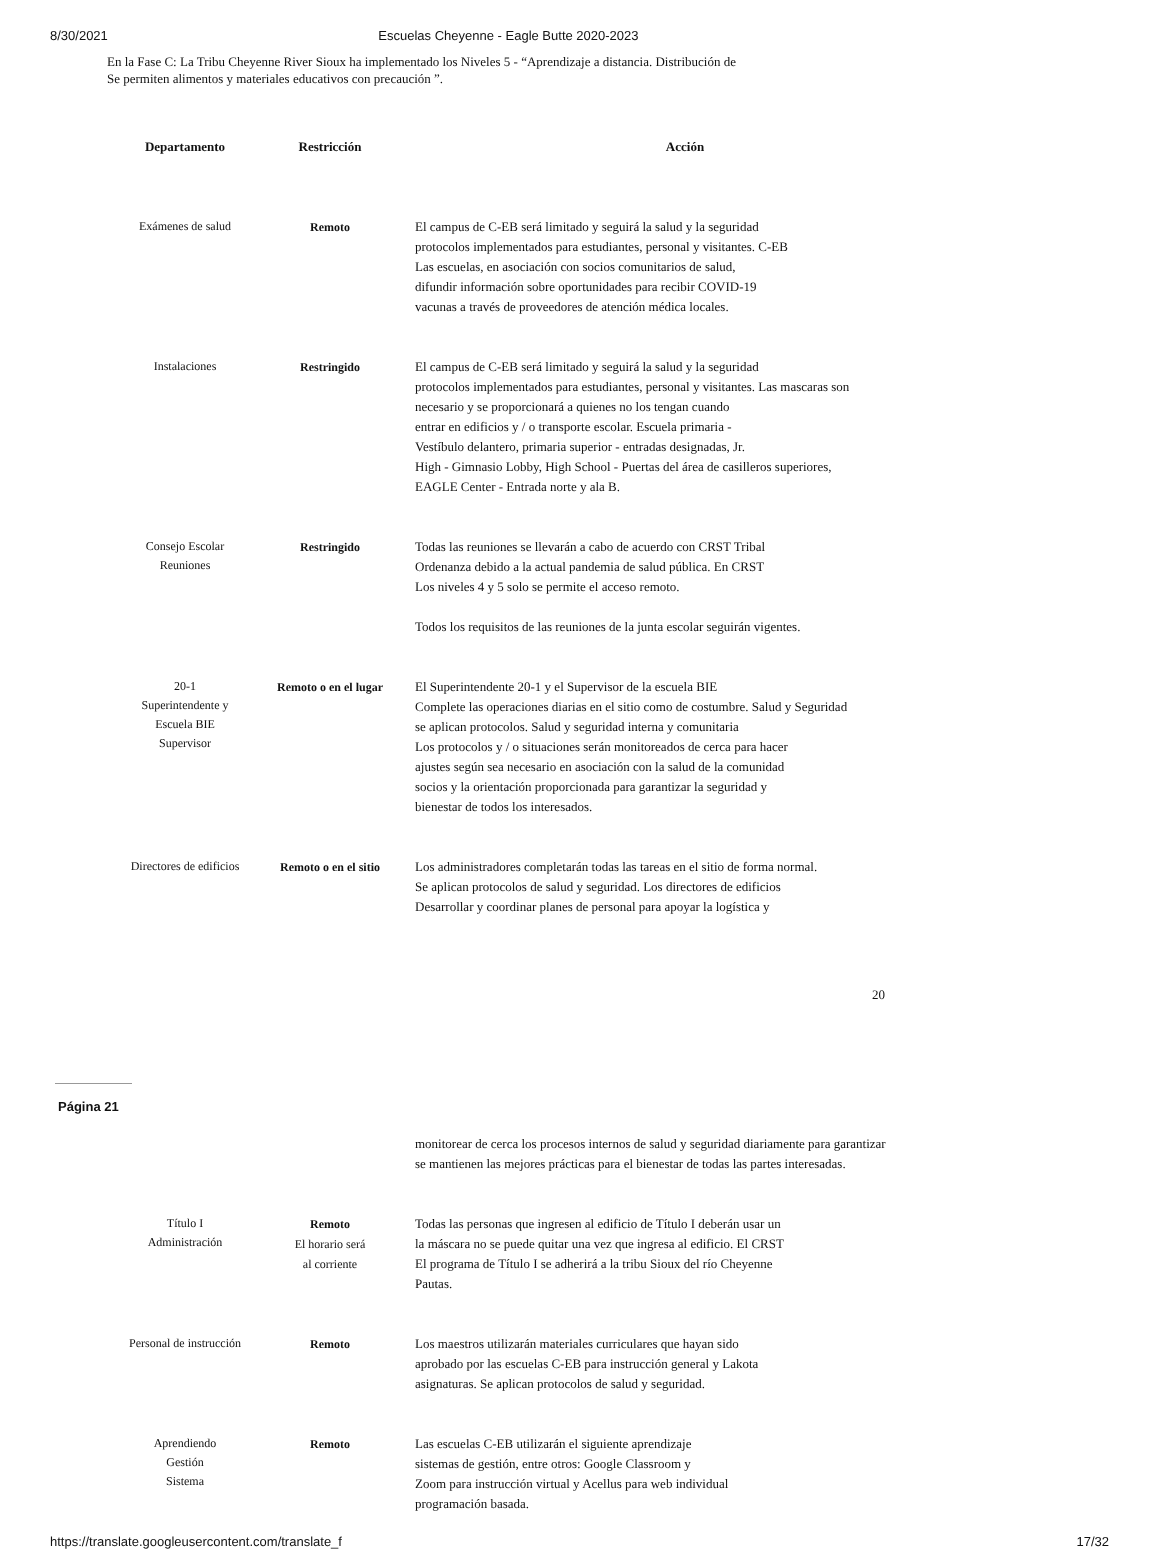8/30/2021 Escuelas Cheyenne - Eagle Butte 2020-2023
En la Fase C: La Tribu Cheyenne River Sioux ha implementado los Niveles 5 - “Aprendizaje a distancia. Distribución de
Se permiten alimentos y materiales educativos con precaución ”.
| Departamento | Restricción | Acción |
| --- | --- | --- |
| Exámenes de salud | Remoto | El campus de C-EB será limitado y seguirá la salud y la seguridad protocolos implementados para estudiantes, personal y visitantes. C-EB Las escuelas, en asociación con socios comunitarios de salud, difundir información sobre oportunidades para recibir COVID-19 vacunas a través de proveedores de atención médica locales. |
| Instalaciones | Restringido | El campus de C-EB será limitado y seguirá la salud y la seguridad protocolos implementados para estudiantes, personal y visitantes. Las mascaras son necesario y se proporcionará a quienes no los tengan cuando entrar en edificios y / o transporte escolar. Escuela primaria - Vestíbulo delantero, primaria superior - entradas designadas, Jr. High - Gimnasio Lobby, High School - Puertas del área de casilleros superiores, EAGLE Center - Entrada norte y ala B. |
| Consejo Escolar Reuniones | Restringido | Todas las reuniones se llevarán a cabo de acuerdo con CRST Tribal Ordenanza debido a la actual pandemia de salud pública. En CRST Los niveles 4 y 5 solo se permite el acceso remoto. Todos los requisitos de las reuniones de la junta escolar seguirán vigentes. |
| 20-1 Superintendente y Escuela BIE Supervisor | Remoto o en el lugar | El Superintendente 20-1 y el Supervisor de la escuela BIE Complete las operaciones diarias en el sitio como de costumbre. Salud y Seguridad se aplican protocolos. Salud y seguridad interna y comunitaria Los protocolos y / o situaciones serán monitoreados de cerca para hacer ajustes según sea necesario en asociación con la salud de la comunidad socios y la orientación proporcionada para garantizar la seguridad y bienestar de todos los interesados. |
| Directores de edificios | Remoto o en el sitio | Los administradores completarán todas las tareas en el sitio de forma normal. Se aplican protocolos de salud y seguridad. Los directores de edificios Desarrollar y coordinar planes de personal para apoyar la logística y |
20
Página 21
| | | monitorear de cerca los procesos internos de salud y seguridad diariamente para garantizar se mantienen las mejores prácticas para el bienestar de todas las partes interesadas. |
| Título I Administración | Remoto El horario será al corriente | Todas las personas que ingresen al edificio de Título I deberán usar un la máscara no se puede quitar una vez que ingresa al edificio. El CRST El programa de Título I se adherirá a la tribu Sioux del río Cheyenne Pautas. |
| Personal de instrucción | Remoto | Los maestros utilizarán materiales curriculares que hayan sido aprobado por las escuelas C-EB para instrucción general y Lakota asignaturas. Se aplican protocolos de salud y seguridad. |
| Aprendiendo Gestión Sistema | Remoto | Las escuelas C-EB utilizarán el siguiente aprendizaje sistemas de gestión, entre otros: Google Classroom y Zoom para instrucción virtual y Acellus para web individual programación basada. |
https://translate.googleusercontent.com/translate_f 17/32